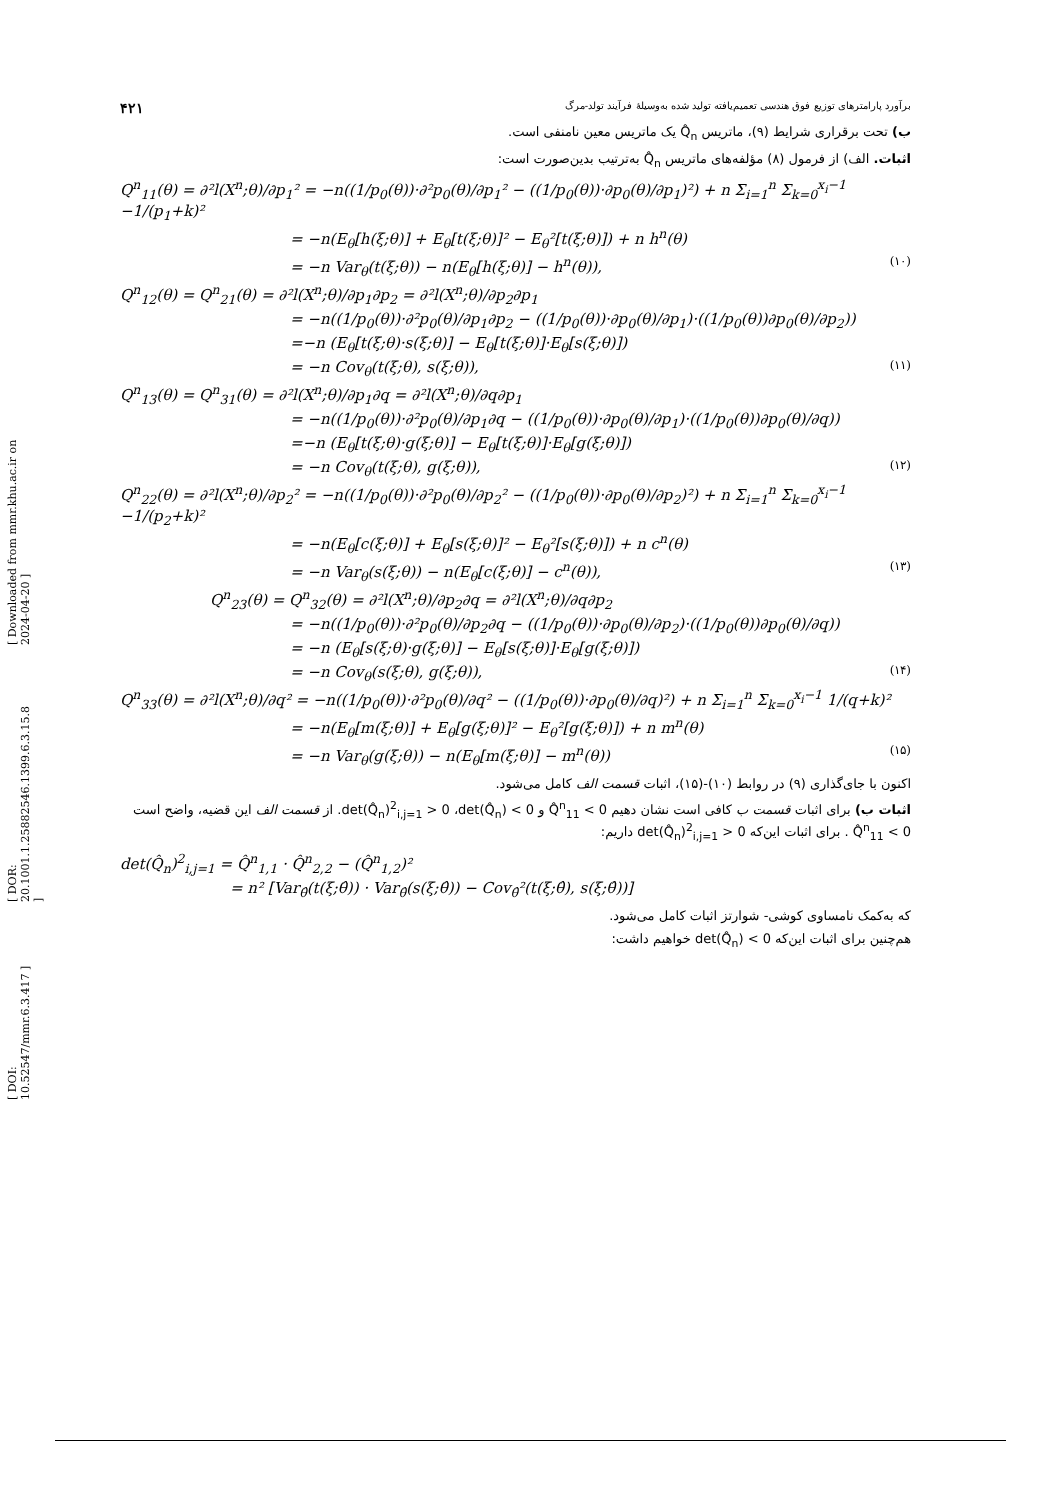[ DOI: 10.52547/mmr.6.3.417 ] [ DOR: 20.1001.1.25882546.1399.6.3.15.8 ] [ Downloaded from mmr.khu.ac.ir on 2024-04-20 ]
برآورد پارامترهای توزیع فوق هندسی تعمیم‌یافته تولید شده به‌وسیلهٔ فرآیند تولد-مرگ ۴۲۱
ب) تحت برقراری شرایط (۹)، ماتریس Q̂<sub>n</sub> یک ماتریس معین نامنفی است.
اثبات. الف) از فرمول (۸) مؤلفه‌های ماتریس Q̂<sub>n</sub> به‌ترتیب بدین‌صورت است:
Q<sup>n</sup><sub>11</sub>(θ) = ∂²l(X<sup>n</sup>;θ)/∂p<sub>1</sub>² = −n((1/p<sub>0</sub>(θ))·∂²p<sub>0</sub>(θ)/∂p<sub>1</sub>² − ((1/p<sub>0</sub>(θ))·∂p<sub>0</sub>(θ)/∂p<sub>1</sub>)²) + n Σ<sub>i=1</sub><sup>n</sup> Σ<sub>k=0</sub><sup>x<sub>i</sub>−1</sup> −1/(p<sub>1</sub>+k)²
= −n(E<sub>θ</sub>[h(ξ;θ)] + E<sub>θ</sub>[t(ξ;θ)]² − E<sub>θ</sub>²[t(ξ;θ)]) + n h<sup>n</sup>(θ)
= −n Var<sub>θ</sub>(t(ξ;θ)) − n(E<sub>θ</sub>[h(ξ;θ)] − h<sup>n</sup>(θ)), (۱۰)
Q<sup>n</sup><sub>12</sub>(θ) = Q<sup>n</sup><sub>21</sub>(θ) = ∂²l(X<sup>n</sup>;θ)/∂p<sub>1</sub>∂p<sub>2</sub> = ∂²l(X<sup>n</sup>;θ)/∂p<sub>2</sub>∂p<sub>1</sub>
= −n((1/p<sub>0</sub>(θ))·∂²p<sub>0</sub>(θ)/∂p<sub>1</sub>∂p<sub>2</sub> − ((1/p<sub>0</sub>(θ))·∂p<sub>0</sub>(θ)/∂p<sub>1</sub>)·((1/p<sub>0</sub>(θ))∂p<sub>0</sub>(θ)/∂p<sub>2</sub>))
=−n (E<sub>θ</sub>[t(ξ;θ)·s(ξ;θ)] − E<sub>θ</sub>[t(ξ;θ)]·E<sub>θ</sub>[s(ξ;θ)])
= −n Cov<sub>θ</sub>(t(ξ;θ), s(ξ;θ)), (۱۱)
Q<sup>n</sup><sub>13</sub>(θ) = Q<sup>n</sup><sub>31</sub>(θ) = ∂²l(X<sup>n</sup>;θ)/∂p<sub>1</sub>∂q = ∂²l(X<sup>n</sup>;θ)/∂q∂p<sub>1</sub>
= −n((1/p<sub>0</sub>(θ))·∂²p<sub>0</sub>(θ)/∂p<sub>1</sub>∂q − ((1/p<sub>0</sub>(θ))·∂p<sub>0</sub>(θ)/∂p<sub>1</sub>)·((1/p<sub>0</sub>(θ))∂p<sub>0</sub>(θ)/∂q))
=−n (E<sub>θ</sub>[t(ξ;θ)·g(ξ;θ)] − E<sub>θ</sub>[t(ξ;θ)]·E<sub>θ</sub>[g(ξ;θ)])
= −n Cov<sub>θ</sub>(t(ξ;θ), g(ξ;θ)), (۱۲)
Q<sup>n</sup><sub>22</sub>(θ) = ∂²l(X<sup>n</sup>;θ)/∂p<sub>2</sub>² = −n((1/p<sub>0</sub>(θ))·∂²p<sub>0</sub>(θ)/∂p<sub>2</sub>² − ((1/p<sub>0</sub>(θ))·∂p<sub>0</sub>(θ)/∂p<sub>2</sub>)²) + n Σ<sub>i=1</sub><sup>n</sup> Σ<sub>k=0</sub><sup>x<sub>i</sub>−1</sup> −1/(p<sub>2</sub>+k)²
= −n(E<sub>θ</sub>[c(ξ;θ)] + E<sub>θ</sub>[s(ξ;θ)]² − E<sub>θ</sub>²[s(ξ;θ)]) + n c<sup>n</sup>(θ)
= −n Var<sub>θ</sub>(s(ξ;θ)) − n(E<sub>θ</sub>[c(ξ;θ)] − c<sup>n</sup>(θ)), (۱۳)
Q<sup>n</sup><sub>23</sub>(θ) = Q<sup>n</sup><sub>32</sub>(θ) = ∂²l(X<sup>n</sup>;θ)/∂p<sub>2</sub>∂q = ∂²l(X<sup>n</sup>;θ)/∂q∂p<sub>2</sub>
= −n((1/p<sub>0</sub>(θ))·∂²p<sub>0</sub>(θ)/∂p<sub>2</sub>∂q − ((1/p<sub>0</sub>(θ))·∂p<sub>0</sub>(θ)/∂p<sub>2</sub>)·((1/p<sub>0</sub>(θ))∂p<sub>0</sub>(θ)/∂q))
= −n (E<sub>θ</sub>[s(ξ;θ)·g(ξ;θ)] − E<sub>θ</sub>[s(ξ;θ)]·E<sub>θ</sub>[g(ξ;θ)])
= −n Cov<sub>θ</sub>(s(ξ;θ), g(ξ;θ)), (۱۴)
Q<sup>n</sup><sub>33</sub>(θ) = ∂²l(X<sup>n</sup>;θ)/∂q² = −n((1/p<sub>0</sub>(θ))·∂²p<sub>0</sub>(θ)/∂q² − ((1/p<sub>0</sub>(θ))·∂p<sub>0</sub>(θ)/∂q)²) + n Σ<sub>i=1</sub><sup>n</sup> Σ<sub>k=0</sub><sup>x<sub>i</sub>−1</sup> 1/(q+k)²
= −n(E<sub>θ</sub>[m(ξ;θ)] + E<sub>θ</sub>[g(ξ;θ)]² − E<sub>θ</sub>²[g(ξ;θ)]) + n m<sup>n</sup>(θ)
= −n Var<sub>θ</sub>(g(ξ;θ)) − n(E<sub>θ</sub>[m(ξ;θ)] − m<sup>n</sup>(θ)) (۱۵)
اکنون با جای‌گذاری (۹) در روابط (۱۰)-(۱۵)، اثبات قسمت الف کامل می‌شود.
اثبات ب) برای اثبات قسمت ب کافی است نشان دهیم Q̂<sup>n</sup><sub>11</sub> < 0 و det(Q̂<sub>n</sub>)<sup>2</sup><sub>i,j=1</sub> > 0 ،det(Q̂<sub>n</sub>) < 0. از قسمت الف این قضیه، واضح است Q̂<sup>n</sup><sub>11</sub> < 0 . برای اثبات این‌که det(Q̂<sub>n</sub>)<sup>2</sup><sub>i,j=1</sub> > 0 داریم:
det(Q̂<sub>n</sub>)<sup>2</sup><sub>i,j=1</sub> = Q̂<sup>n</sup><sub>1,1</sub> · Q̂<sup>n</sup><sub>2,2</sub> − (Q̂<sup>n</sup><sub>1,2</sub>)²
= n² [Var<sub>θ̂</sub>(t(ξ;θ̂)) · Var<sub>θ̂</sub>(s(ξ;θ̂)) − Cov<sub>θ̂</sub>²(t(ξ;θ̂), s(ξ;θ̂))]
که به‌کمک نامساوی کوشی- شوارتز اثبات کامل می‌شود.
هم‌چنین برای اثبات این‌که det(Q̂<sub>n</sub>) < 0 خواهیم داشت: